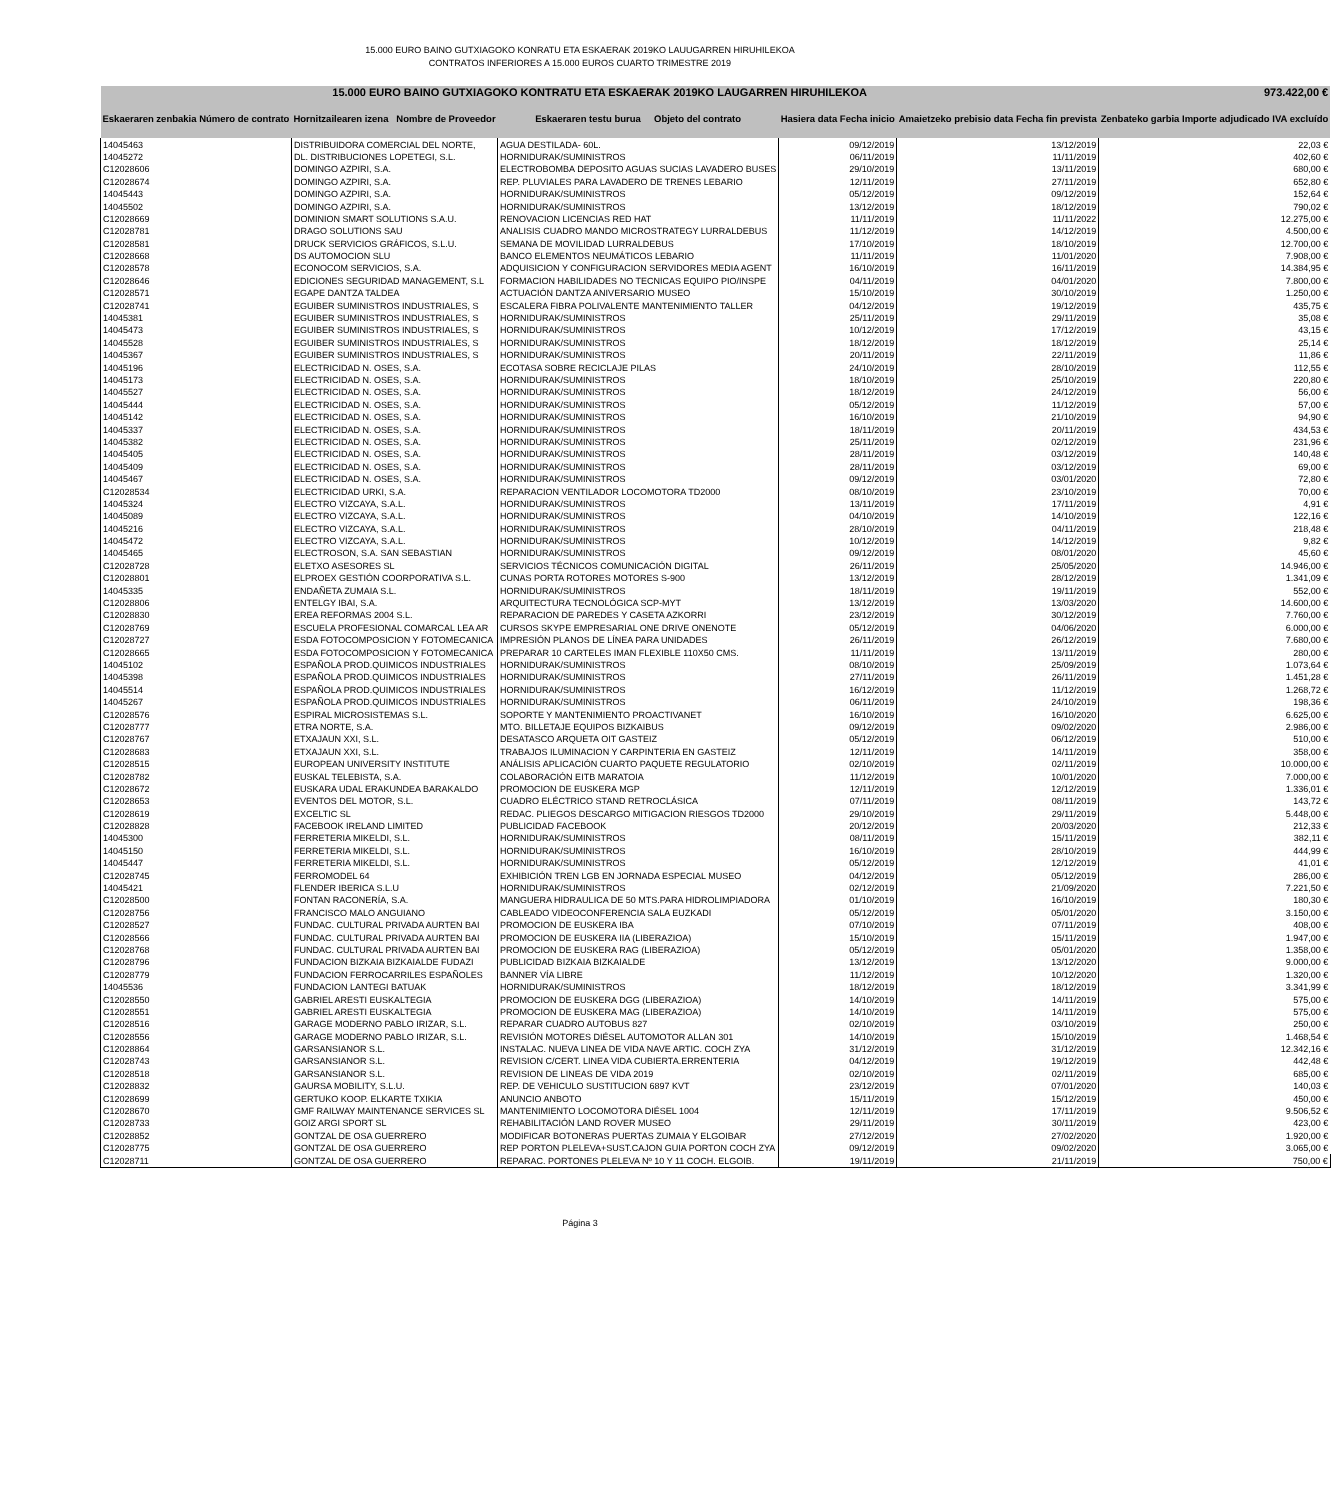15.000 EURO BAINO GUTXIAGOKO KONRATU ETA ESKAERAK 2019KO LAUUGARREN HIRUHILEKOA
CONTRATOS INFERIORES A 15.000 EUROS CUARTO TRIMESTRE 2019
| 15.000 EURO BAINO GUTXIAGOKO KONTRATU ETA ESKAERAK 2019KO LAUGARREN HIRUHILEKOA | | | | | 973.422,00 € |
| --- | --- | --- | --- | --- | --- |
| Eskaeraren zenbakia Número de contrato | Hornitzailearen izena Nombre de Proveedor | Eskaeraren testu burua Objeto del contrato | Hasiera data Fecha inicio | Amaietzeko prebisio data Fecha fin prevista | Zenbateko garbia Importe adjudicado IVA excluído |
| 14045463 | DISTRIBUIDORA COMERCIAL DEL NORTE, | AGUA DESTILADA- 60L. | 09/12/2019 | 13/12/2019 | 22,03 € |
| 14045272 | DL. DISTRIBUCIONES LOPETEGI, S.L. | HORNIDURAK/SUMINISTROS | 06/11/2019 | 11/11/2019 | 402,60 € |
| C12028606 | DOMINGO AZPIRI, S.A. | ELECTROBOMBA DEPOSITO AGUAS SUCIAS LAVADERO BUSES | 29/10/2019 | 13/11/2019 | 680,00 € |
| C12028674 | DOMINGO AZPIRI, S.A. | REP. PLUVIALES PARA LAVADERO DE TRENES LEBARIO | 12/11/2019 | 27/11/2019 | 652,80 € |
| 14045443 | DOMINGO AZPIRI, S.A. | HORNIDURAK/SUMINISTROS | 05/12/2019 | 09/12/2019 | 152,64 € |
| 14045502 | DOMINGO AZPIRI, S.A. | HORNIDURAK/SUMINISTROS | 13/12/2019 | 18/12/2019 | 790,02 € |
| C12028669 | DOMINION SMART SOLUTIONS S.A.U. | RENOVACION LICENCIAS RED HAT | 11/11/2019 | 11/11/2022 | 12.275,00 € |
| C12028781 | DRAGO SOLUTIONS SAU | ANALISIS CUADRO MANDO MICROSTRATEGY LURRALDEBUS | 11/12/2019 | 14/12/2019 | 4.500,00 € |
| C12028581 | DRUCK SERVICIOS GRÁFICOS, S.L.U. | SEMANA DE MOVILIDAD LURRALDEBUS | 17/10/2019 | 18/10/2019 | 12.700,00 € |
| C12028668 | DS AUTOMOCION SLU | BANCO ELEMENTOS NEUMÁTICOS LEBARIO | 11/11/2019 | 11/01/2020 | 7.908,00 € |
| C12028578 | ECONOCOM SERVICIOS, S.A. | ADQUISICION Y CONFIGURACION SERVIDORES MEDIA AGENT | 16/10/2019 | 16/11/2019 | 14.384,95 € |
| C12028646 | EDICIONES SEGURIDAD MANAGEMENT, S.L | FORMACION HABILIDADES NO TECNICAS EQUIPO PIO/INSPE | 04/11/2019 | 04/01/2020 | 7.800,00 € |
| C12028571 | EGAPE DANTZA TALDEA | ACTUACIÓN DANTZA ANIVERSARIO MUSEO | 15/10/2019 | 30/10/2019 | 1.250,00 € |
| C12028741 | EGUIBER SUMINISTROS INDUSTRIALES, S | ESCALERA FIBRA POLIVALENTE MANTENIMIENTO TALLER | 04/12/2019 | 19/12/2019 | 435,75 € |
| 14045381 | EGUIBER SUMINISTROS INDUSTRIALES, S | HORNIDURAK/SUMINISTROS | 25/11/2019 | 29/11/2019 | 35,08 € |
| 14045473 | EGUIBER SUMINISTROS INDUSTRIALES, S | HORNIDURAK/SUMINISTROS | 10/12/2019 | 17/12/2019 | 43,15 € |
| 14045528 | EGUIBER SUMINISTROS INDUSTRIALES, S | HORNIDURAK/SUMINISTROS | 18/12/2019 | 18/12/2019 | 25,14 € |
| 14045367 | EGUIBER SUMINISTROS INDUSTRIALES, S | HORNIDURAK/SUMINISTROS | 20/11/2019 | 22/11/2019 | 11,86 € |
| 14045196 | ELECTRICIDAD N. OSES, S.A. | ECOTASA SOBRE RECICLAJE PILAS | 24/10/2019 | 28/10/2019 | 112,55 € |
| 14045173 | ELECTRICIDAD N. OSES, S.A. | HORNIDURAK/SUMINISTROS | 18/10/2019 | 25/10/2019 | 220,80 € |
| 14045527 | ELECTRICIDAD N. OSES, S.A. | HORNIDURAK/SUMINISTROS | 18/12/2019 | 24/12/2019 | 56,00 € |
| 14045444 | ELECTRICIDAD N. OSES, S.A. | HORNIDURAK/SUMINISTROS | 05/12/2019 | 11/12/2019 | 57,00 € |
| 14045142 | ELECTRICIDAD N. OSES, S.A. | HORNIDURAK/SUMINISTROS | 16/10/2019 | 21/10/2019 | 94,90 € |
| 14045337 | ELECTRICIDAD N. OSES, S.A. | HORNIDURAK/SUMINISTROS | 18/11/2019 | 20/11/2019 | 434,53 € |
| 14045382 | ELECTRICIDAD N. OSES, S.A. | HORNIDURAK/SUMINISTROS | 25/11/2019 | 02/12/2019 | 231,96 € |
| 14045405 | ELECTRICIDAD N. OSES, S.A. | HORNIDURAK/SUMINISTROS | 28/11/2019 | 03/12/2019 | 140,48 € |
| 14045409 | ELECTRICIDAD N. OSES, S.A. | HORNIDURAK/SUMINISTROS | 28/11/2019 | 03/12/2019 | 69,00 € |
| 14045467 | ELECTRICIDAD N. OSES, S.A. | HORNIDURAK/SUMINISTROS | 09/12/2019 | 03/01/2020 | 72,80 € |
| C12028534 | ELECTRICIDAD URKI, S.A. | REPARACION VENTILADOR LOCOMOTORA TD2000 | 08/10/2019 | 23/10/2019 | 70,00 € |
| 14045324 | ELECTRO VIZCAYA, S.A.L. | HORNIDURAK/SUMINISTROS | 13/11/2019 | 17/11/2019 | 4,91 € |
| 14045089 | ELECTRO VIZCAYA, S.A.L. | HORNIDURAK/SUMINISTROS | 04/10/2019 | 14/10/2019 | 122,16 € |
| 14045216 | ELECTRO VIZCAYA, S.A.L. | HORNIDURAK/SUMINISTROS | 28/10/2019 | 04/11/2019 | 218,48 € |
| 14045472 | ELECTRO VIZCAYA, S.A.L. | HORNIDURAK/SUMINISTROS | 10/12/2019 | 14/12/2019 | 9,82 € |
| 14045465 | ELECTROSON, S.A. SAN SEBASTIAN | HORNIDURAK/SUMINISTROS | 09/12/2019 | 08/01/2020 | 45,60 € |
| C12028728 | ELETXO ASESORES SL | SERVICIOS TÉCNICOS COMUNICACIÓN DIGITAL | 26/11/2019 | 25/05/2020 | 14.946,00 € |
| C12028801 | ELPROEX GESTIÓN COORPORATIVA S.L. | CUNAS PORTA ROTORES MOTORES S-900 | 13/12/2019 | 28/12/2019 | 1.341,09 € |
| 14045335 | ENDAÑETA ZUMAIA S.L. | HORNIDURAK/SUMINISTROS | 18/11/2019 | 19/11/2019 | 552,00 € |
| C12028806 | ENTELGY IBAI, S.A. | ARQUITECTURA TECNOLÓGICA SCP-MYT | 13/12/2019 | 13/03/2020 | 14.600,00 € |
| C12028830 | EREA REFORMAS 2004 S.L. | REPARACION DE PAREDES Y CASETA AZKORRI | 23/12/2019 | 30/12/2019 | 7.760,00 € |
| C12028769 | ESCUELA PROFESIONAL COMARCAL LEA AR | CURSOS SKYPE EMPRESARIAL ONE DRIVE ONENOTE | 05/12/2019 | 04/06/2020 | 6.000,00 € |
| C12028727 | ESDA FOTOCOMPOSICION Y FOTOMECANICA | IMPRESIÓN PLANOS DE LÍNEA PARA UNIDADES | 26/11/2019 | 26/12/2019 | 7.680,00 € |
| C12028665 | ESDA FOTOCOMPOSICION Y FOTOMECANICA | PREPARAR 10 CARTELES IMAN FLEXIBLE 110X50 CMS. | 11/11/2019 | 13/11/2019 | 280,00 € |
| 14045102 | ESPAÑOLA PROD.QUIMICOS INDUSTRIALES | HORNIDURAK/SUMINISTROS | 08/10/2019 | 25/09/2019 | 1.073,64 € |
| 14045398 | ESPAÑOLA PROD.QUIMICOS INDUSTRIALES | HORNIDURAK/SUMINISTROS | 27/11/2019 | 26/11/2019 | 1.451,28 € |
| 14045514 | ESPAÑOLA PROD.QUIMICOS INDUSTRIALES | HORNIDURAK/SUMINISTROS | 16/12/2019 | 11/12/2019 | 1.268,72 € |
| 14045267 | ESPAÑOLA PROD.QUIMICOS INDUSTRIALES | HORNIDURAK/SUMINISTROS | 06/11/2019 | 24/10/2019 | 198,36 € |
| C12028576 | ESPIRAL MICROSISTEMAS S.L. | SOPORTE Y MANTENIMIENTO PROACTIVANET | 16/10/2019 | 16/10/2020 | 6.625,00 € |
| C12028777 | ETRA NORTE, S.A. | MTO. BILLETAJE EQUIPOS BIZKAIBUS | 09/12/2019 | 09/02/2020 | 2.986,00 € |
| C12028767 | ETXAJAUN XXI, S.L. | DESATASCO ARQUETA OIT GASTEIZ | 05/12/2019 | 06/12/2019 | 510,00 € |
| C12028683 | ETXAJAUN XXI, S.L. | TRABAJOS ILUMINACION Y CARPINTERIA EN GASTEIZ | 12/11/2019 | 14/11/2019 | 358,00 € |
| C12028515 | EUROPEAN UNIVERSITY INSTITUTE | ANÁLISIS APLICACIÓN CUARTO PAQUETE REGULATORIO | 02/10/2019 | 02/11/2019 | 10.000,00 € |
| C12028782 | EUSKAL TELEBISTA, S.A. | COLABORACIÓN EITB MARATOIA | 11/12/2019 | 10/01/2020 | 7.000,00 € |
| C12028672 | EUSKARA UDAL ERAKUNDEA BARAKALDO | PROMOCION DE EUSKERA MGP | 12/11/2019 | 12/12/2019 | 1.336,01 € |
| C12028653 | EVENTOS DEL MOTOR, S.L. | CUADRO ELÉCTRICO STAND RETROCLÁSICA | 07/11/2019 | 08/11/2019 | 143,72 € |
| C12028619 | EXCELTIC SL | REDAC. PLIEGOS DESCARGO MITIGACION RIESGOS TD2000 | 29/10/2019 | 29/11/2019 | 5.448,00 € |
| C12028828 | FACEBOOK IRELAND LIMITED | PUBLICIDAD FACEBOOK | 20/12/2019 | 20/03/2020 | 212,33 € |
| 14045300 | FERRETERIA MIKELDI, S.L. | HORNIDURAK/SUMINISTROS | 08/11/2019 | 15/11/2019 | 382,11 € |
| 14045150 | FERRETERIA MIKELDI, S.L. | HORNIDURAK/SUMINISTROS | 16/10/2019 | 28/10/2019 | 444,99 € |
| 14045447 | FERRETERIA MIKELDI, S.L. | HORNIDURAK/SUMINISTROS | 05/12/2019 | 12/12/2019 | 41,01 € |
| C12028745 | FERROMODEL 64 | EXHIBICIÓN TREN LGB EN JORNADA ESPECIAL MUSEO | 04/12/2019 | 05/12/2019 | 286,00 € |
| 14045421 | FLENDER IBERICA S.L.U | HORNIDURAK/SUMINISTROS | 02/12/2019 | 21/09/2020 | 7.221,50 € |
| C12028500 | FONTAN RACONERÍA, S.A. | MANGUERA HIDRAULICA DE 50 MTS.PARA HIDROLIMPIADORA | 01/10/2019 | 16/10/2019 | 180,30 € |
| C12028756 | FRANCISCO MALO ANGUIANO | CABLEADO VIDEOCONFERENCIA SALA EUZKADI | 05/12/2019 | 05/01/2020 | 3.150,00 € |
| C12028527 | FUNDAC. CULTURAL PRIVADA AURTEN BAI | PROMOCION DE EUSKERA IBA | 07/10/2019 | 07/11/2019 | 408,00 € |
| C12028566 | FUNDAC. CULTURAL PRIVADA AURTEN BAI | PROMOCION DE EUSKERA IIA (LIBERAZIOA) | 15/10/2019 | 15/11/2019 | 1.947,00 € |
| C12028768 | FUNDAC. CULTURAL PRIVADA AURTEN BAI | PROMOCION DE EUSKERA RAG (LIBERAZIOA) | 05/12/2019 | 05/01/2020 | 1.358,00 € |
| C12028796 | FUNDACION BIZKAIA BIZKAIALDE FUDAZI | PUBLICIDAD BIZKAIA BIZKAIALDE | 13/12/2019 | 13/12/2020 | 9.000,00 € |
| C12028779 | FUNDACION FERROCARRILES ESPAÑOLES | BANNER VÍA LIBRE | 11/12/2019 | 10/12/2020 | 1.320,00 € |
| 14045536 | FUNDACION LANTEGI BATUAK | HORNIDURAK/SUMINISTROS | 18/12/2019 | 18/12/2019 | 3.341,99 € |
| C12028550 | GABRIEL ARESTI EUSKALTEGIA | PROMOCION DE EUSKERA DGG (LIBERAZIOA) | 14/10/2019 | 14/11/2019 | 575,00 € |
| C12028551 | GABRIEL ARESTI EUSKALTEGIA | PROMOCION DE EUSKERA MAG (LIBERAZIOA) | 14/10/2019 | 14/11/2019 | 575,00 € |
| C12028516 | GARAGE MODERNO PABLO IRIZAR, S.L. | REPARAR CUADRO AUTOBUS 827 | 02/10/2019 | 03/10/2019 | 250,00 € |
| C12028556 | GARAGE MODERNO PABLO IRIZAR, S.L. | REVISIÓN MOTORES DIÉSEL AUTOMOTOR ALLAN 301 | 14/10/2019 | 15/10/2019 | 1.468,54 € |
| C12028864 | GARSANSIANOR S.L. | INSTALAC. NUEVA LINEA DE VIDA NAVE ARTIC. COCH ZYA | 31/12/2019 | 31/12/2019 | 12.342,16 € |
| C12028743 | GARSANSIANOR S.L. | REVISION C/CERT. LINEA VIDA CUBIERTA.ERRENTERIA | 04/12/2019 | 19/12/2019 | 442,48 € |
| C12028518 | GARSANSIANOR S.L. | REVISION DE LINEAS DE VIDA 2019 | 02/10/2019 | 02/11/2019 | 685,00 € |
| C12028832 | GAURSA MOBILITY, S.L.U. | REP. DE VEHICULO SUSTITUCION 6897 KVT | 23/12/2019 | 07/01/2020 | 140,03 € |
| C12028699 | GERTUKO KOOP. ELKARTE TXIKIA | ANUNCIO ANBOTO | 15/11/2019 | 15/12/2019 | 450,00 € |
| C12028670 | GMF RAILWAY MAINTENANCE SERVICES SL | MANTENIMIENTO LOCOMOTORA DIÉSEL 1004 | 12/11/2019 | 17/11/2019 | 9.506,52 € |
| C12028733 | GOIZ ARGI SPORT SL | REHABILITACIÓN LAND ROVER MUSEO | 29/11/2019 | 30/11/2019 | 423,00 € |
| C12028852 | GONTZAL DE OSA GUERRERO | MODIFICAR BOTONERAS PUERTAS ZUMAIA Y ELGOIBAR | 27/12/2019 | 27/02/2020 | 1.920,00 € |
| C12028775 | GONTZAL DE OSA GUERRERO | REP PORTON PLELEVA+SUST.CAJON GUIA PORTON COCH ZYA | 09/12/2019 | 09/02/2020 | 3.065,00 € |
| C12028711 | GONTZAL DE OSA GUERRERO | REPARAC. PORTONES PLELEVA Nº 10 Y 11 COCH. ELGOIB. | 19/11/2019 | 21/11/2019 | 750,00 € |
Página 3